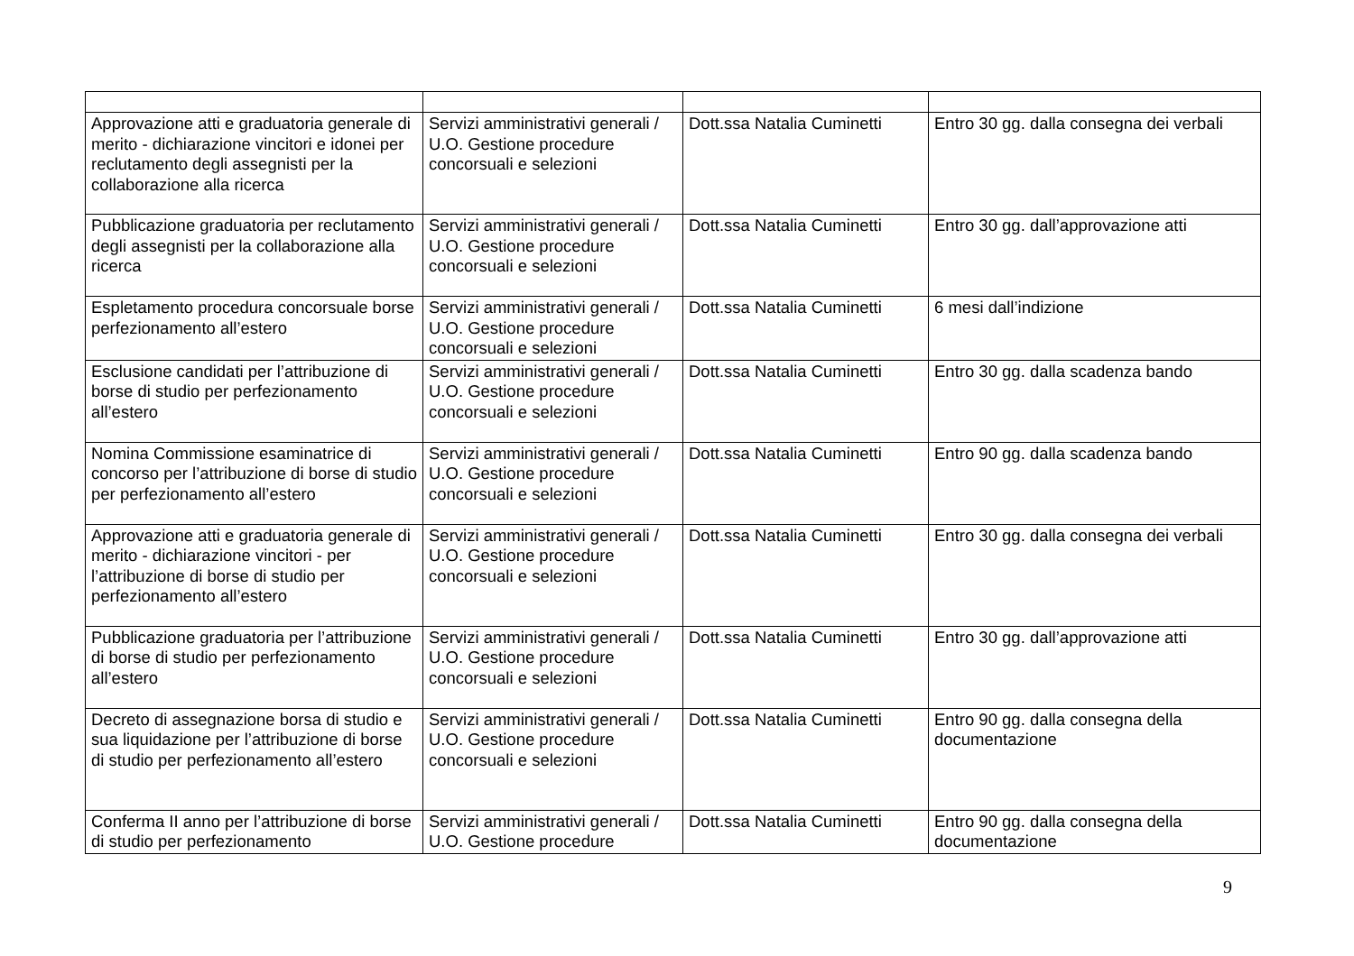| Approvazione atti e graduatoria generale di merito - dichiarazione vincitori e idonei per reclutamento degli assegnisti per la collaborazione alla ricerca | Servizi amministrativi generali / U.O. Gestione procedure concorsuali e selezioni | Dott.ssa Natalia Cuminetti | Entro 30 gg. dalla consegna dei verbali |
| Pubblicazione graduatoria per reclutamento degli assegnisti per la collaborazione alla ricerca | Servizi amministrativi generali / U.O. Gestione procedure concorsuali e selezioni | Dott.ssa Natalia Cuminetti | Entro 30 gg. dall’approvazione atti |
| Espletamento procedura concorsuale borse perfezionamento all’estero | Servizi amministrativi generali / U.O. Gestione procedure concorsuali e selezioni | Dott.ssa Natalia Cuminetti | 6 mesi dall’indizione |
| Esclusione candidati per l’attribuzione di borse di studio per perfezionamento all’estero | Servizi amministrativi generali / U.O. Gestione procedure concorsuali e selezioni | Dott.ssa Natalia Cuminetti | Entro 30 gg. dalla scadenza bando |
| Nomina Commissione esaminatrice di concorso per l’attribuzione di borse di studio per perfezionamento all’estero | Servizi amministrativi generali / U.O. Gestione procedure concorsuali e selezioni | Dott.ssa Natalia Cuminetti | Entro 90 gg. dalla scadenza bando |
| Approvazione atti e graduatoria generale di merito - dichiarazione vincitori - per l’attribuzione di borse di studio per perfezionamento all’estero | Servizi amministrativi generali / U.O. Gestione procedure concorsuali e selezioni | Dott.ssa Natalia Cuminetti | Entro 30 gg. dalla consegna dei verbali |
| Pubblicazione graduatoria per l’attribuzione di borse di studio per perfezionamento all’estero | Servizi amministrativi generali / U.O. Gestione procedure concorsuali e selezioni | Dott.ssa Natalia Cuminetti | Entro 30 gg. dall’approvazione atti |
| Decreto di assegnazione borsa di studio e sua liquidazione per l’attribuzione di borse di studio per perfezionamento all’estero | Servizi amministrativi generali / U.O. Gestione procedure concorsuali e selezioni | Dott.ssa Natalia Cuminetti | Entro 90 gg. dalla consegna della documentazione |
| Conferma II anno per l’attribuzione di borse di studio per perfezionamento | Servizi amministrativi generali / U.O. Gestione procedure | Dott.ssa Natalia Cuminetti | Entro 90 gg. dalla consegna della documentazione |
9